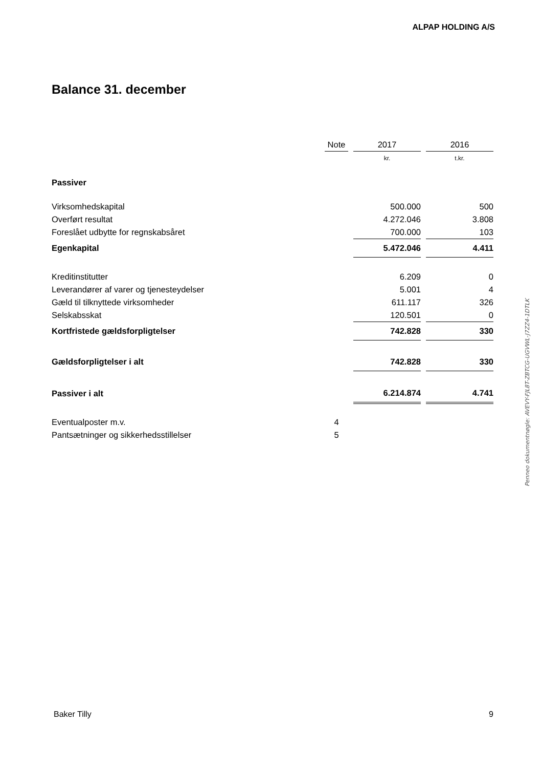ALPAP HOLDING A/S
Balance 31. december
| | Note | | 2017 | | 2016 |
| | | | kr. | | t.kr. |
| Passiver | | | | | |
| Virksomhedskapital | | | 500.000 | | 500 |
| Overført resultat | | | 4.272.046 | | 3.808 |
| Foreslået udbytte for regnskabsåret | | | 700.000 | | 103 |
| Egenkapital | | | 5.472.046 | | 4.411 |
| Kreditinstitutter | | | 6.209 | | 0 |
| Leverandører af varer og tjenesteydelser | | | 5.001 | | 4 |
| Gæld til tilknyttede virksomheder | | | 611.117 | | 326 |
| Selskabsskat | | | 120.501 | | 0 |
| Kortfristede gældsforpligtelser | | | 742.828 | | 330 |
| Gældsforpligtelser i alt | | | 742.828 | | 330 |
| Passiver i alt | | | 6.214.874 | | 4.741 |
| Eventualposter m.v. | 4 | | | | |
| Pantsætninger og sikkerhedsstillelser | 5 | | | | |
Penneo dokumentnøgle: AVEVY-FJL8T-ZBTCG-UGVWL-J7ZZ4-1DTLK
Baker Tilly 9